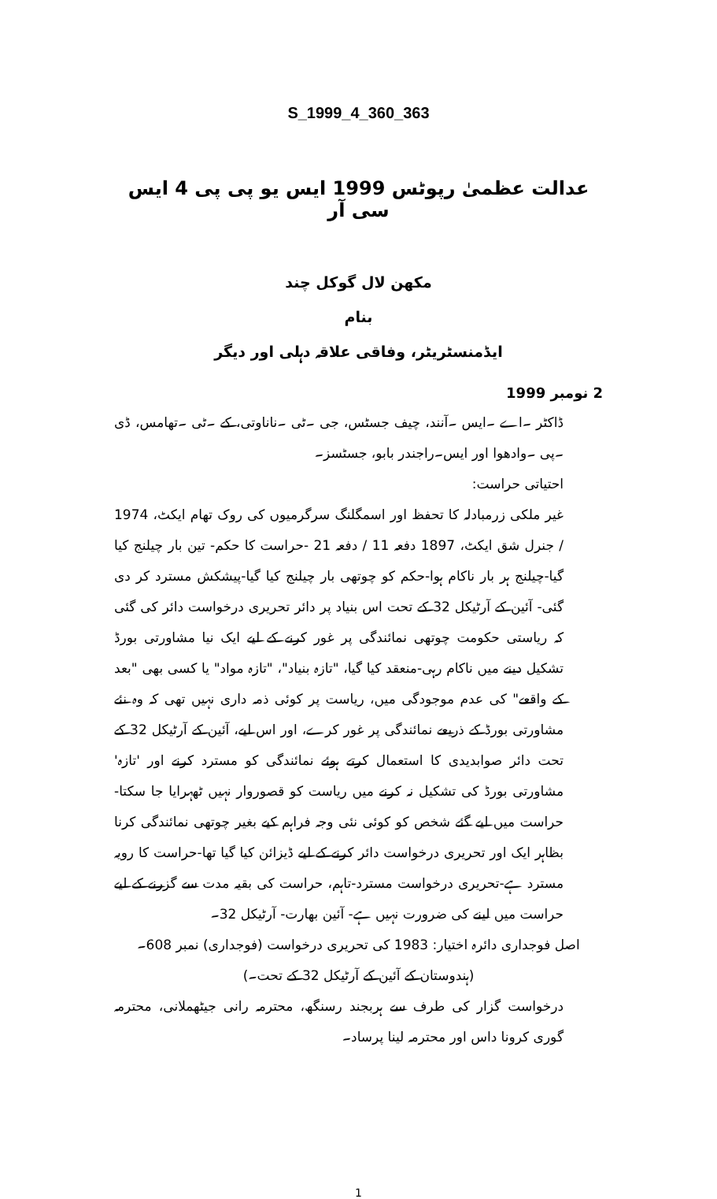S_1999_4_360_363
عدالت عظمیٰ رپوٹس 1999 ایس یو پی پی 4 ایس سی آر
مکھن لال گوکل چند
بنام
ایڈمنسٹریٹر، وفاقی علاقہ دہلی اور دیگر
2 نومبر 1999
ڈاکٹر ۔اے ۔ایس ۔آنند، چیف جسٹس، جی ۔ٹی ۔ناناوتی، کے ۔ٹی ۔تھامس، ڈی ۔پی ۔وادھوا اور ایس۔راجندر بابو، جسٹسز۔
احتیاتی حراست:
غیر ملکی زرمبادلہ کا تحفظ اور اسمگلنگ سرگرمیوں کی روک تھام ایکٹ، 1974 / جنرل شق ایکٹ، 1897 دفعہ 11 / دفعہ 21 -حراست کا حکم- تین بار چیلنج کیا گیا-چیلنج ہر بار ناکام ہوا-حکم کو چوتھی بار چیلنج کیا گیا-پیشکش مسترد کر دی گئی- آئین کے آرٹیکل 32 کے تحت اس بنیاد پر دائر تحریری درخواست دائر کی گئی کہ ریاستی حکومت چوتھی نمائندگی پر غور کرنے کے لیے ایک نیا مشاورتی بورڈ تشکیل دینے میں ناکام رہی-منعقد کیا گیا، "تازہ بنیاد"، "تازہ مواد" یا کسی بھی "بعد کے واقعے" کی عدم موجودگی میں، ریاست پر کوئی ذمہ داری نہیں تھی کہ وہ نئے مشاورتی بورڈ کے ذریعے نمائندگی پر غور کرے، اور اس لیے، آئین کے آرٹیکل 32 کے تحت دائر صوابدیدی کا استعمال کرتے ہوئے نمائندگی کو مسترد کرنے اور 'تازہ' مشاورتی بورڈ کی تشکیل نہ کرنے میں ریاست کو قصوروار نہیں ٹھہرایا جا سکتا-حراست میں لیے گئے شخص کو کوئی نئی وجہ فراہم کیے بغیر چوتھی نمائندگی کرنا بظاہر ایک اور تحریری درخواست دائر کرنے کے لیے ڈیزائن کیا گیا تھا-حراست کا رویہ مسترد ہے-تحریری درخواست مسترد-تاہم، حراست کی بقیہ مدت سے گزرنے کے لیے حراست میں لینے کی ضرورت نہیں ہے- آئین بھارت- آرٹیکل 32۔
اصل فوجداری دائرہ اختیار: 1983 کی تحریری درخواست (فوجداری) نمبر 608۔
(ہندوستان کے آئین کے آرٹیکل 32 کے تحت۔)
درخواست گزار کی طرف سے ہربجند رسنگھ، محترمہ رانی جیٹھملانی، محترمہ گوری کرونا داس اور محترمہ لینا پرساد۔
1